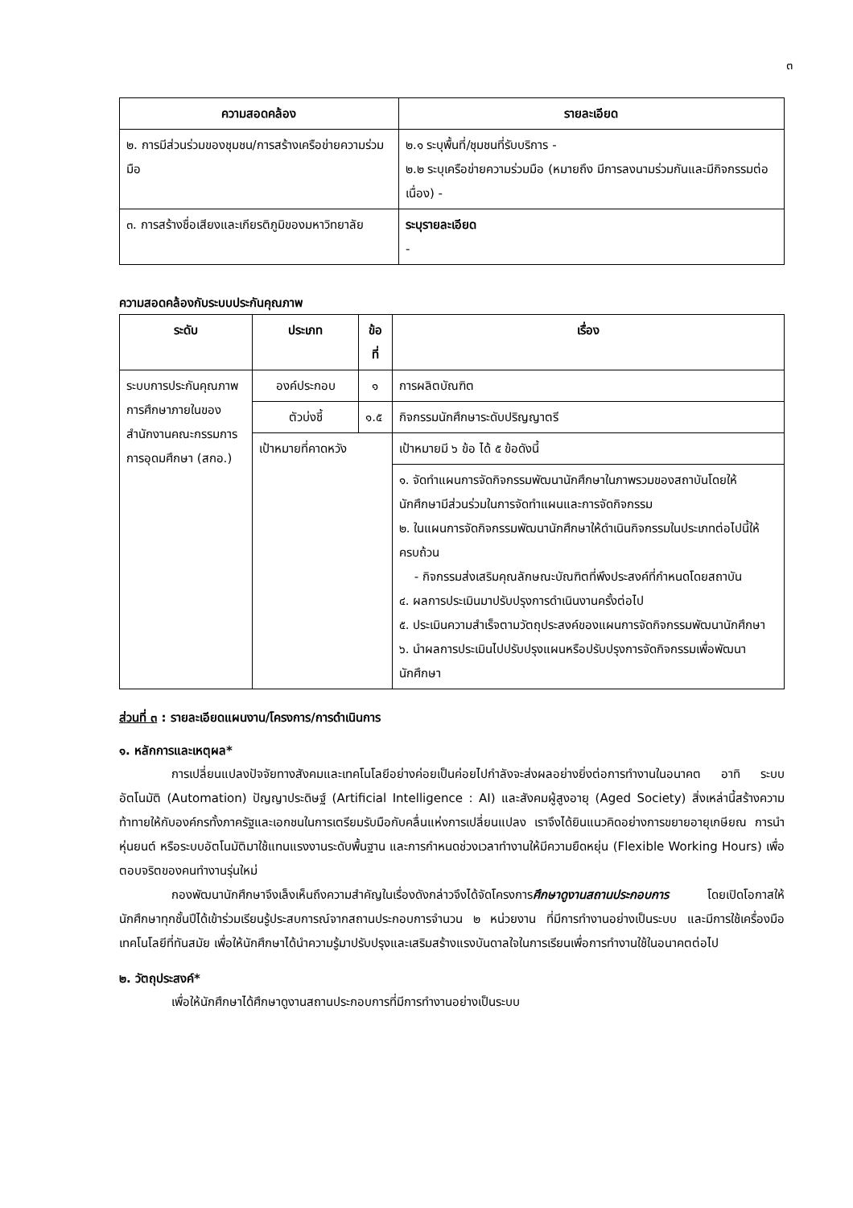๓
| ความสอดคล้อง | รายละเอียด |
| --- | --- |
| ๒. การมีส่วนร่วมของชุมชน/การสร้างเครือข่ายความร่วมมือ | ๒.๑ ระบุพื้นที่/ชุมชนที่รับบริการ - ๒.๒ ระบุเครือข่ายความร่วมมือ (หมายถึง มีการลงนามร่วมกันและมีกิจกรรมต่อเนื่อง) - |
| ๓. การสร้างชื่อเสียงและเกียรติภูมิของมหาวิทยาลัย | ระบุรายละเอียด - |
ความสอดคล้องกับระบบประกันคุณภาพ
| ระดับ | ประเภท | ข้อที่ | เรื่อง |
| --- | --- | --- | --- |
| ระบบการประกันคุณภาพการศึกษาภายในของสำนักงานคณะกรรมการการอุดมศึกษา (สกอ.) | องค์ประกอบ | ๑ | การผลิตบัณฑิต |
| | ตัวบ่งชี้ | ๑.๕ | กิจกรรมนักศึกษาระดับปริญญาตรี |
| | เป้าหมายที่คาดหวัง | | เป้าหมายมี ๖ ข้อ ได้ ๕ ข้อดังนี้ |
| | | | ๑. จัดทำแผนการจัดกิจกรรมพัฒนานักศึกษาในภาพรวมของสถาบันโดยให้นักศึกษามีส่วนร่วมในการจัดทำแผนและการจัดกิจกรรม ๒. ในแผนการจัดกิจกรรมพัฒนานักศึกษาให้ดำเนินกิจกรรมในประเภทต่อไปนี้ให้ครบถ้วน - กิจกรรมส่งเสริมคุณลักษณะบัณฑิตที่พึงประสงค์ที่กำหนดโดยสถาบัน ๔. ผลการประเมินมาปรับปรุงการดำเนินงานครั้งต่อไป ๕. ประเมินความสำเร็จตามวัตถุประสงค์ของแผนการจัดกิจกรรมพัฒนานักศึกษา ๖. นำผลการประเมินไปปรับปรุงแผนหรือปรับปรุงการจัดกิจกรรมเพื่อพัฒนานักศึกษา |
ส่วนที่ ๓ : รายละเอียดแผนงาน/โครงการ/การดำเนินการ
๑. หลักการและเหตุผล*
การเปลี่ยนแปลงปัจจัยทางสังคมและเทคโนโลยีอย่างค่อยเป็นค่อยไปกำลังจะส่งผลอย่างยิ่งต่อการทำงานในอนาคต อาทิ ระบบอัตโนมัติ (Automation) ปัญญาประดิษฐ์ (Artificial Intelligence : AI) และสังคมผู้สูงอายุ (Aged Society) สิ่งเหล่านี้สร้างความท้าทายให้กับองค์กรทั้งภาครัฐและเอกชนในการเตรียมรับมือกับคลื่นแห่งการเปลี่ยนแปลง เราจึงได้ยินแนวคิดอย่างการขยายอายุเกษียณ การนำหุ่นยนต์ หรือระบบอัตโนมัติมาใช้แทนแรงงานระดับพื้นฐาน และการกำหนดช่วงเวลาทำงานให้มีความยืดหยุ่น (Flexible Working Hours) เพื่อตอบจริตของคนทำงานรุ่นใหม่
กองพัฒนานักศึกษาจึงเล็งเห็นถึงความสำคัญในเรื่องดังกล่าวจึงได้จัดโครงการศึกษาดูงานสถานประกอบการ โดยเปิดโอกาสให้นักศึกษาทุกชั้นปีได้เข้าร่วมเรียนรู้ประสบการณ์จากสถานประกอบการจำนวน ๒ หน่วยงาน ที่มีการทำงานอย่างเป็นระบบ และมีการใช้เครื่องมือเทคโนโลยีที่ทันสมัย เพื่อให้นักศึกษาได้นำความรู้มาปรับปรุงและเสริมสร้างแรงบันดาลใจในการเรียนเพื่อการทำงานใช้ในอนาคตต่อไป
๒. วัตถุประสงค์*
เพื่อให้นักศึกษาได้ศึกษาดูงานสถานประกอบการที่มีการทำงานอย่างเป็นระบบ